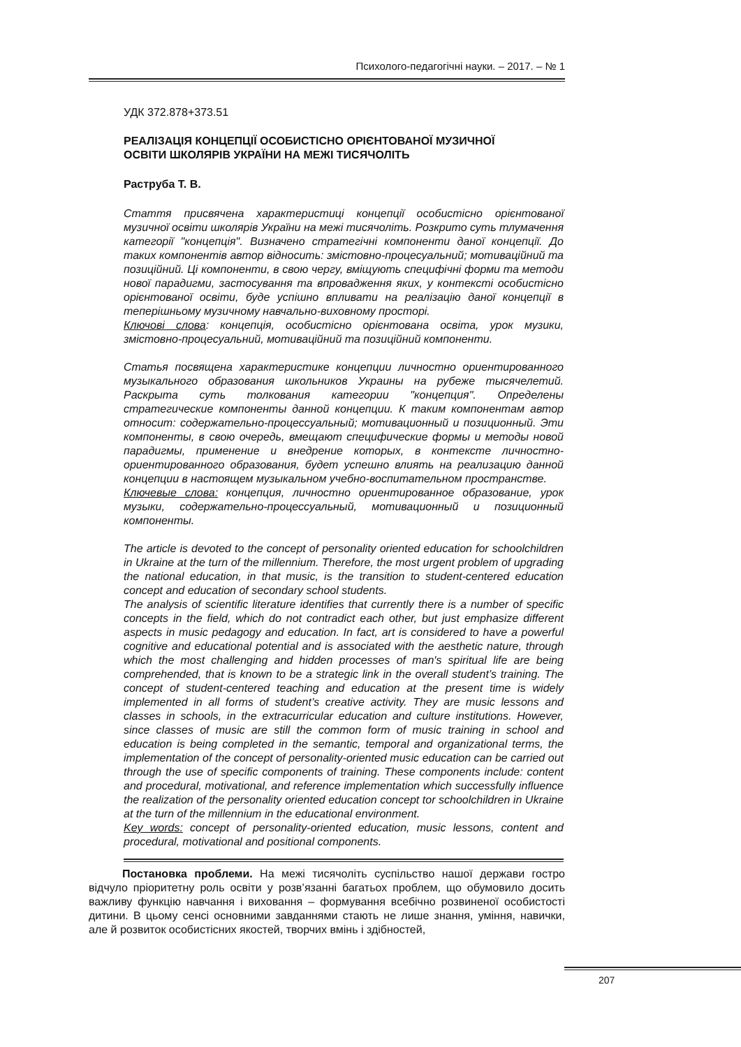Психолого-педагогічні науки. – 2017. – № 1
УДК 372.878+373.51
РЕАЛІЗАЦІЯ КОНЦЕПЦІЇ ОСОБИСТІСНО ОРІЄНТОВАНОЇ МУЗИЧНОЇ
ОСВІТИ ШКОЛЯРІВ УКРАЇНИ НА МЕЖІ ТИСЯЧОЛІТЬ
Раструба Т. В.
Стаття присвячена характеристиці концепції особистісно орієнтованої музичної освіти школярів України на межі тисячоліть. Розкрито суть тлумачення категорії "концепція". Визначено стратегічні компоненти даної концепції. До таких компонентів автор відносить: змістовно-процесуальний; мотиваційний та позиційний. Ці компоненти, в свою чергу, вміщують специфічні форми та методи нової парадигми, застосування та впровадження яких, у контексті особистісно орієнтованої освіти, буде успішно впливати на реалізацію даної концепції в теперішньому музичному навчально-виховному просторі.
Ключові слова: концепція, особистісно орієнтована освіта, урок музики, змістовно-процесуальний, мотиваційний та позиційний компоненти.
Статья посвящена характеристике концепции личностно ориентированного музыкального образования школьников Украины на рубеже тысячелетий. Раскрыта суть толкования категории "концепция". Определены стратегические компоненты данной концепции. К таким компонентам автор относит: содержательно-процессуальный; мотивационный и позиционный. Эти компоненты, в свою очередь, вмещают специфические формы и методы новой парадигмы, применение и внедрение которых, в контексте личностно-ориентированного образования, будет успешно влиять на реализацию данной концепции в настоящем музыкальном учебно-воспитательном пространстве.
Ключевые слова: концепция, личностно ориентированное образование, урок музыки, содержательно-процессуальный, мотивационный и позиционный компоненты.
The article is devoted to the concept of personality oriented education for schoolchildren in Ukraine at the turn of the millennium. Therefore, the most urgent problem of upgrading the national education, in that music, is the transition to student-centered education concept and education of secondary school students.
The analysis of scientific literature identifies that currently there is a number of specific concepts in the field, which do not contradict each other, but just emphasize different aspects in music pedagogy and education. In fact, art is considered to have a powerful cognitive and educational potential and is associated with the aesthetic nature, through which the most challenging and hidden processes of man's spiritual life are being comprehended, that is known to be a strategic link in the overall student’s training. The concept of student-centered teaching and education at the present time is widely implemented in all forms of student’s creative activity. They are music lessons and classes in schools, in the extracurricular education and culture institutions. However, since classes of music are still the common form of music training in school and education is being completed in the semantic, temporal and organizational terms, the implementation of the concept of personality-oriented music education can be carried out through the use of specific components of training. These components include: content and procedural, motivational, and reference implementation which successfully influence the realization of the personality oriented education concept tor schoolchildren in Ukraine at the turn of the millennium in the educational environment.
Key words: concept of personality-oriented education, music lessons, content and procedural, motivational and positional components.
Постановка проблеми. На межі тисячоліть суспільство нашої держави гостро відчуло пріоритетну роль освіти у розв’язанні багатьох проблем, що обумовило досить важливу функцію навчання і виховання – формування всебічно розвиненої особистості дитини. В цьому сенсі основними завданнями стають не лише знання, уміння, навички, але й розвиток особистісних якостей, творчих вмінь і здібностей,
207